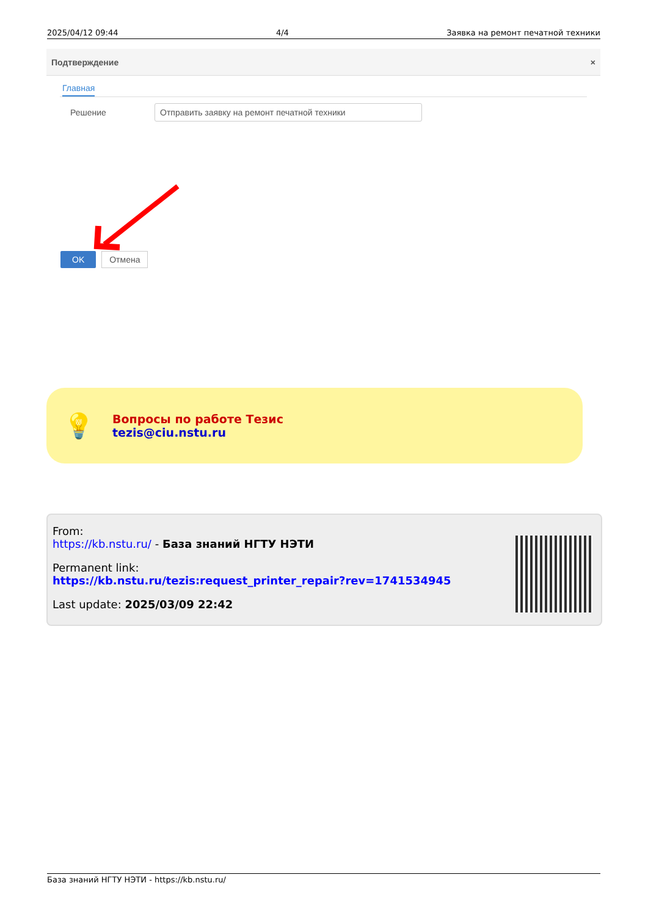2025/04/12 09:44 4/4 Заявка на ремонт печатной техники
Подтверждение ×
Главная
Решение
Отправить заявку на ремонт печатной техники
OK Отмена
💡
Вопросы по работе Тезис
tezis@ciu.nstu.ru
From:
https://kb.nstu.ru/ - База знаний НГТУ НЭТИ
Permanent link:
https://kb.nstu.ru/tezis:request_printer_repair?rev=1741534945
Last update: 2025/03/09 22:42
База знаний НГТУ НЭТИ - https://kb.nstu.ru/